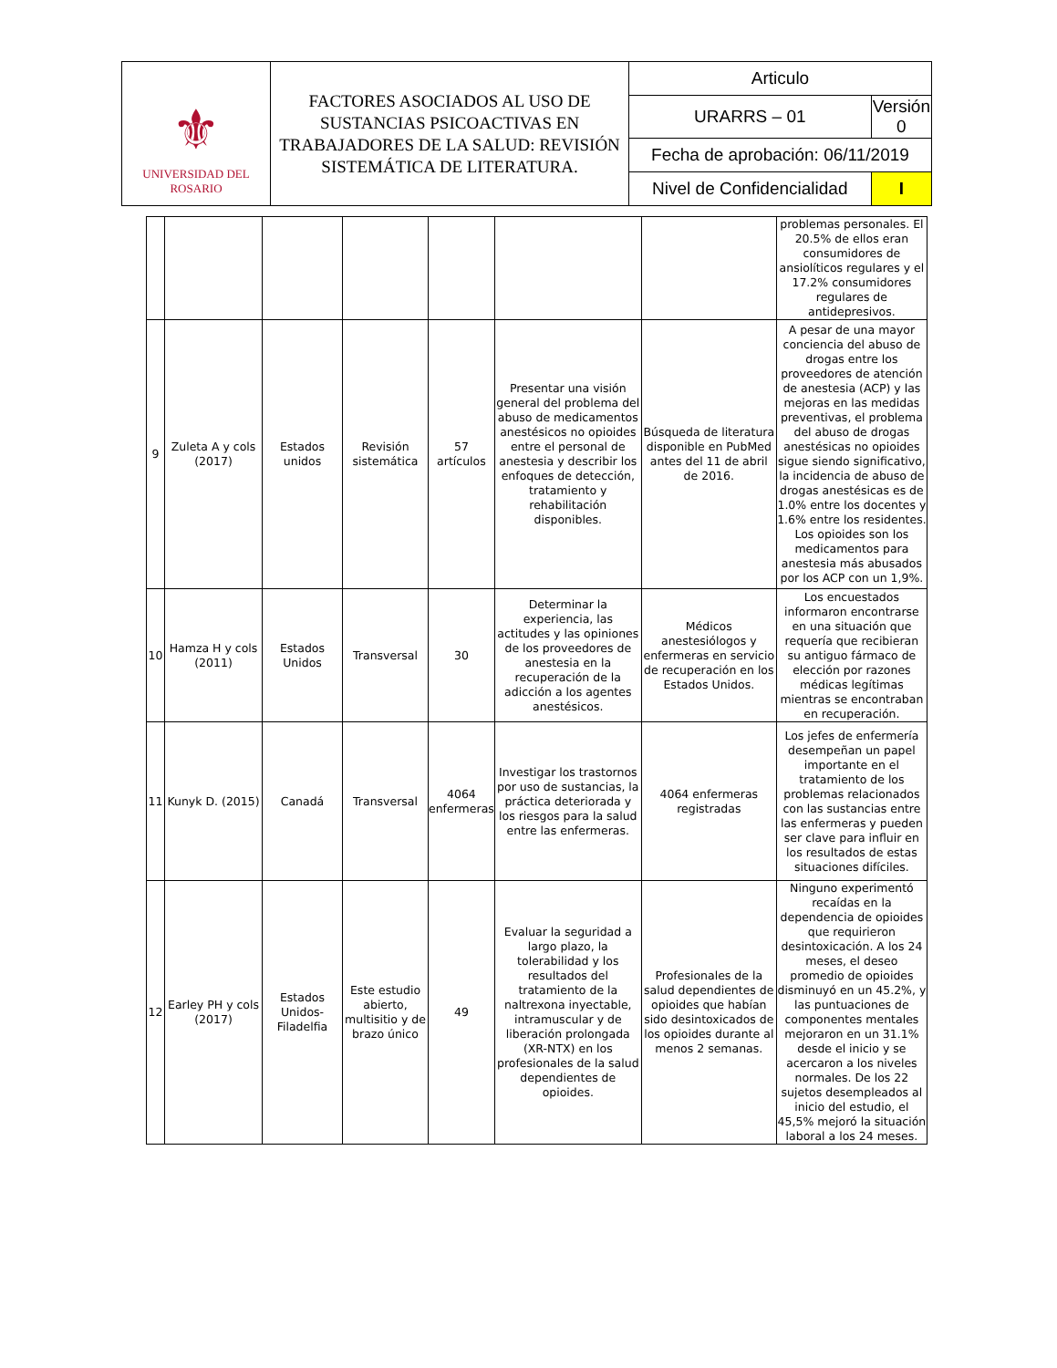| ⚜ UNIVERSIDAD DEL ROSARIO | FACTORES ASOCIADOS AL USO DE SUSTANCIAS PSICOACTIVAS EN TRABAJADORES DE LA SALUD: REVISIÓN SISTEMÁTICA DE LITERATURA. | Articulo | |
| | | URARRS – 01 | Versión 0 |
| | | Fecha de aprobación: 06/11/2019 | |
| | | Nivel de Confidencialidad | I |
| | | | | | | | problemas personales. El 20.5% de ellos eran consumidores de ansiolíticos regulares y el 17.2% consumidores regulares de antidepresivos. |
| 9 | Zuleta A y cols (2017) | Estados unidos | Revisión sistemática | 57 artículos | Presentar una visión general del problema del abuso de medicamentos anestésicos no opioides entre el personal de anestesia y describir los enfoques de detección, tratamiento y rehabilitación disponibles. | Búsqueda de literatura disponible en PubMed antes del 11 de abril de 2016. | A pesar de una mayor conciencia del abuso de drogas entre los proveedores de atención de anestesia (ACP) y las mejoras en las medidas preventivas, el problema del abuso de drogas anestésicas no opioides sigue siendo significativo, la incidencia de abuso de drogas anestésicas es de 1.0% entre los docentes y 1.6% entre los residentes. Los opioides son los medicamentos para anestesia más abusados por los ACP con un 1,9%. |
| 10 | Hamza H y cols (2011) | Estados Unidos | Transversal | 30 | Determinar la experiencia, las actitudes y las opiniones de los proveedores de anestesia en la recuperación de la adicción a los agentes anestésicos. | Médicos anestesiólogos y enfermeras en servicio de recuperación en los Estados Unidos. | Los encuestados informaron encontrarse en una situación que requería que recibieran su antiguo fármaco de elección por razones médicas legítimas mientras se encontraban en recuperación. |
| 11 | Kunyk D. (2015) | Canadá | Transversal | 4064 enfermeras | Investigar los trastornos por uso de sustancias, la práctica deteriorada y los riesgos para la salud entre las enfermeras. | 4064 enfermeras registradas | Los jefes de enfermería desempeñan un papel importante en el tratamiento de los problemas relacionados con las sustancias entre las enfermeras y pueden ser clave para influir en los resultados de estas situaciones difíciles. |
| 12 | Earley PH y cols (2017) | Estados Unidos-Filadelfia | Este estudio abierto, multisitio y de brazo único | 49 | Evaluar la seguridad a largo plazo, la tolerabilidad y los resultados del tratamiento de la naltrexona inyectable, intramuscular y de liberación prolongada (XR-NTX) en los profesionales de la salud dependientes de opioides. | Profesionales de la salud dependientes de opioides que habían sido desintoxicados de los opioides durante al menos 2 semanas. | Ninguno experimentó recaídas en la dependencia de opioides que requirieron desintoxicación. A los 24 meses, el deseo promedio de opioides disminuyó en un 45.2%, y las puntuaciones de componentes mentales mejoraron en un 31.1% desde el inicio y se acercaron a los niveles normales. De los 22 sujetos desempleados al inicio del estudio, el 45,5% mejoró la situación laboral a los 24 meses. |